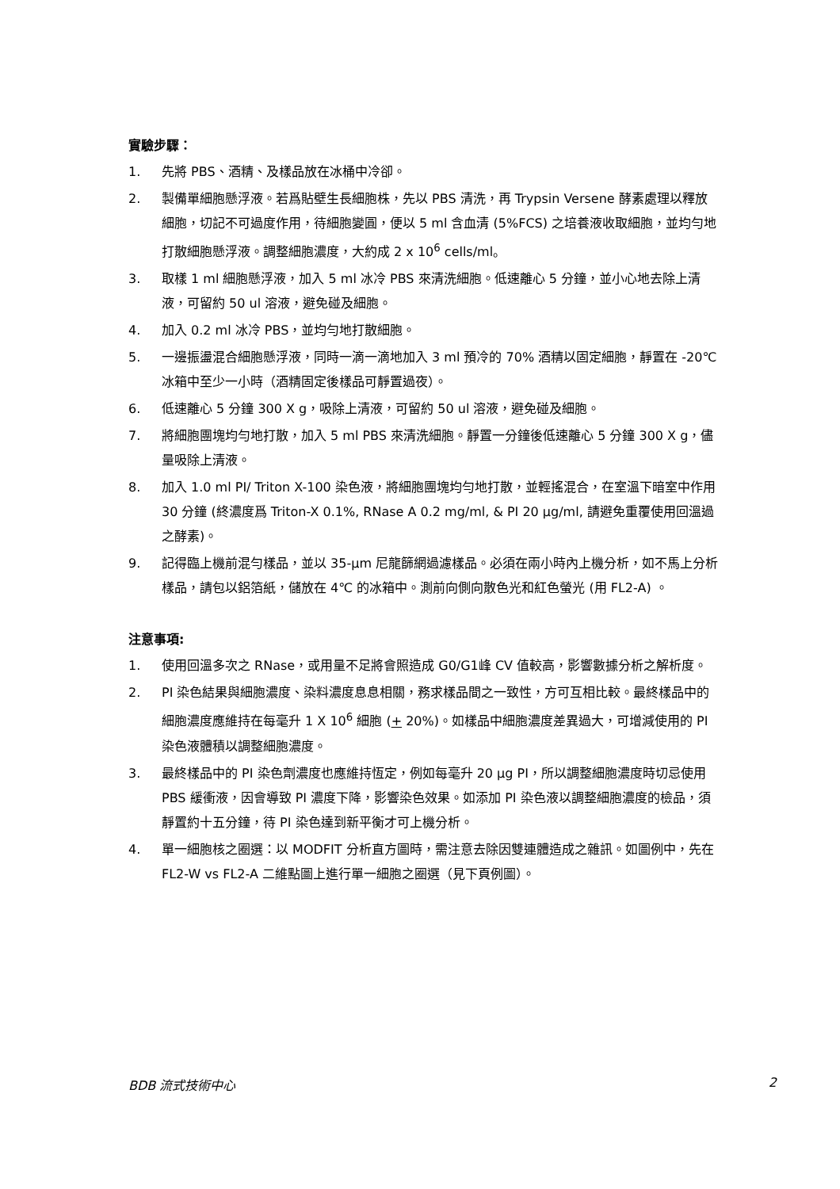實驗步驟：
1. 先將 PBS、酒精、及樣品放在冰桶中冷卻。
2. 製備單細胞懸浮液。若爲貼壁生長細胞株，先以 PBS 清洗，再 Trypsin Versene 酵素處理以釋放細胞，切記不可過度作用，待細胞變圓，便以 5 ml 含血清 (5%FCS) 之培養液收取細胞，並均勻地打散細胞懸浮液。調整細胞濃度，大約成 2 x 10<sup>6</sup> cells/ml。
3. 取樣 1 ml 細胞懸浮液，加入 5 ml 冰冷 PBS 來清洗細胞。低速離心 5 分鐘，並小心地去除上清液，可留約 50 ul 溶液，避免碰及細胞。
4. 加入 0.2 ml 冰冷 PBS，並均勻地打散細胞。
5. 一邊振盪混合細胞懸浮液，同時一滴一滴地加入 3 ml 預冷的 70% 酒精以固定細胞，靜置在 -20℃ 冰箱中至少一小時（酒精固定後樣品可靜置過夜）。
6. 低速離心 5 分鐘 300 X g，吸除上清液，可留約 50 ul 溶液，避免碰及細胞。
7. 將細胞團塊均勻地打散，加入 5 ml PBS 來清洗細胞。靜置一分鐘後低速離心 5 分鐘 300 X g，儘量吸除上清液。
8. 加入 1.0 ml PI/ Triton X-100 染色液，將細胞團塊均勻地打散，並輕搖混合，在室溫下暗室中作用 30 分鐘 (終濃度爲 Triton-X 0.1%, RNase A 0.2 mg/ml, & PI 20 μg/ml, 請避免重覆使用回溫過之酵素)。
9. 記得臨上機前混勻樣品，並以 35-μm 尼龍篩網過濾樣品。必須在兩小時內上機分析，如不馬上分析樣品，請包以鋁箔紙，儲放在 4℃ 的冰箱中。測前向側向散色光和紅色螢光 (用 FL2-A) 。
注意事項:
1. 使用回溫多次之 RNase，或用量不足將會照造成 G0/G1峰 CV 值較高，影響數據分析之解析度。
2. PI 染色結果與細胞濃度、染料濃度息息相關，務求樣品間之一致性，方可互相比較。最終樣品中的細胞濃度應維持在每毫升 1 X 10<sup>6</sup> 細胞 (+ 20%)。如樣品中細胞濃度差異過大，可增減使用的 PI 染色液體積以調整細胞濃度。
3. 最終樣品中的 PI 染色劑濃度也應維持恆定，例如每毫升 20 μg PI，所以調整細胞濃度時切忌使用 PBS 緩衝液，因會導致 PI 濃度下降，影響染色效果。如添加 PI 染色液以調整細胞濃度的檢品，須靜置約十五分鐘，待 PI 染色達到新平衡才可上機分析。
4. 單一細胞核之圈選：以 MODFIT 分析直方圖時，需注意去除因雙連體造成之雜訊。如圖例中，先在 FL2-W vs FL2-A 二維點圖上進行單一細胞之圈選（見下頁例圖）。
BDB 流式技術中心 2